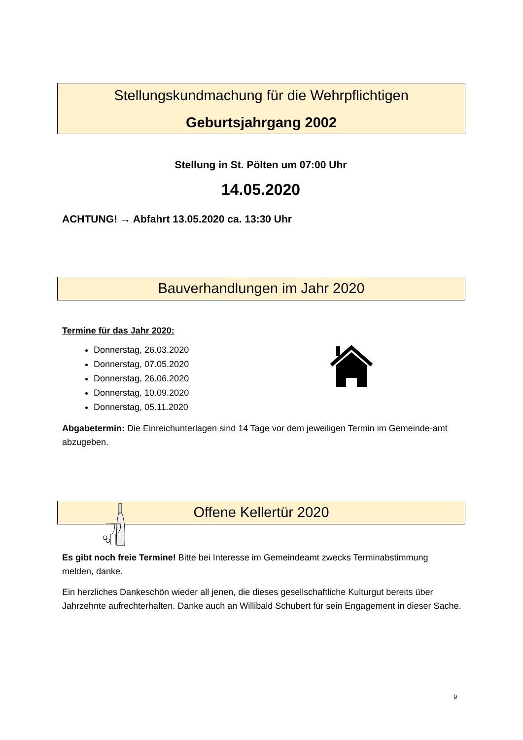Stellungskundmachung für die Wehrpflichtigen
Geburtsjahrgang 2002
Stellung in St. Pölten um 07:00 Uhr
14.05.2020
ACHTUNG! → Abfahrt 13.05.2020 ca. 13:30 Uhr
Bauverhandlungen im Jahr 2020
Termine für das Jahr 2020:
Donnerstag, 26.03.2020
Donnerstag, 07.05.2020
Donnerstag, 26.06.2020
Donnerstag, 10.09.2020
Donnerstag, 05.11.2020
Abgabetermin: Die Einreichunterlagen sind 14 Tage vor dem jeweiligen Termin im Gemeinde-amt abzugeben.
Offene Kellertür 2020
Es gibt noch freie Termine! Bitte bei Interesse im Gemeindeamt zwecks Terminabstimmung melden, danke.
Ein herzliches Dankeschön wieder all jenen, die dieses gesellschaftliche Kulturgut bereits über Jahrzehnte aufrechterhalten. Danke auch an Willibald Schubert für sein Engagement in dieser Sache.
9